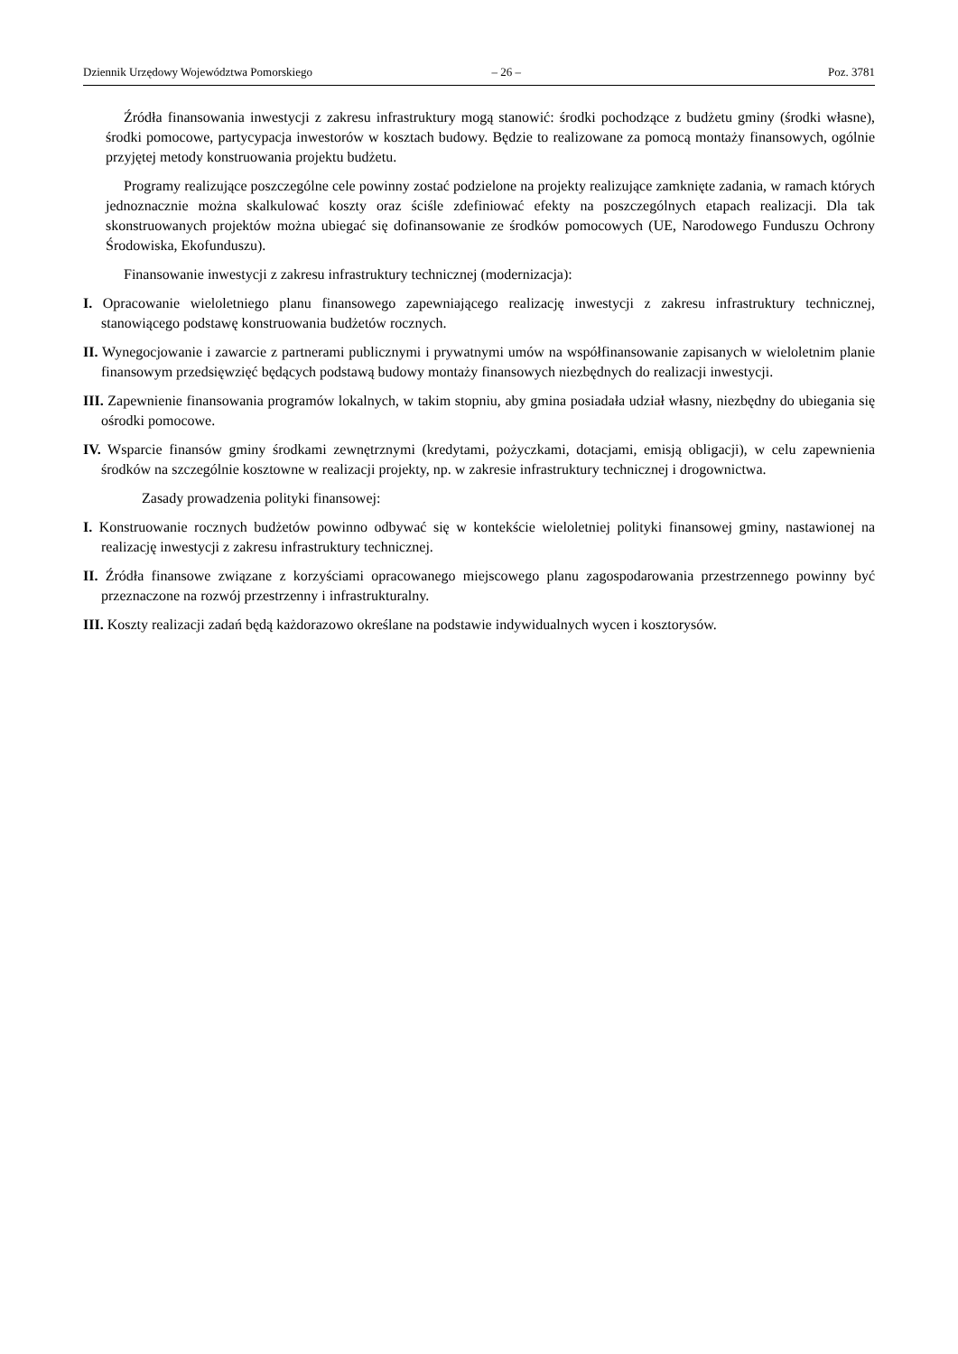Dziennik Urzędowy Województwa Pomorskiego – 26 – Poz. 3781
Źródła finansowania inwestycji z zakresu infrastruktury mogą stanowić: środki pochodzące z budżetu gminy (środki własne), środki pomocowe, partycypacja inwestorów w kosztach budowy. Będzie to realizowane za pomocą montaży finansowych, ogólnie przyjętej metody konstruowania projektu budżetu.
Programy realizujące poszczególne cele powinny zostać podzielone na projekty realizujące zamknięte zadania, w ramach których jednoznacznie można skalkulować koszty oraz ściśle zdefiniować efekty na poszczególnych etapach realizacji. Dla tak skonstruowanych projektów można ubiegać się dofinansowanie ze środków pomocowych (UE, Narodowego Funduszu Ochrony Środowiska, Ekofunduszu).
Finansowanie inwestycji z zakresu infrastruktury technicznej (modernizacja):
I. Opracowanie wieloletniego planu finansowego zapewniającego realizację inwestycji z zakresu infrastruktury technicznej, stanowiącego podstawę konstruowania budżetów rocznych.
II. Wynegocjowanie i zawarcie z partnerami publicznymi i prywatnymi umów na współfinansowanie zapisanych w wieloletnim planie finansowym przedsięwzięć będących podstawą budowy montaży finansowych niezbędnych do realizacji inwestycji.
III. Zapewnienie finansowania programów lokalnych, w takim stopniu, aby gmina posiadała udział własny, niezbędny do ubiegania się ośrodki pomocowe.
IV. Wsparcie finansów gminy środkami zewnętrznymi (kredytami, pożyczkami, dotacjami, emisją obligacji), w celu zapewnienia środków na szczególnie kosztowne w realizacji projekty, np. w zakresie infrastruktury technicznej i drogownictwa.
Zasady prowadzenia polityki finansowej:
I. Konstruowanie rocznych budżetów powinno odbywać się w kontekście wieloletniej polityki finansowej gminy, nastawionej na realizację inwestycji z zakresu infrastruktury technicznej.
II. Źródła finansowe związane z korzyściami opracowanego miejscowego planu zagospodarowania przestrzennego powinny być przeznaczone na rozwój przestrzenny i infrastrukturalny.
III. Koszty realizacji zadań będą każdorazowo określane na podstawie indywidualnych wycen i kosztorysów.